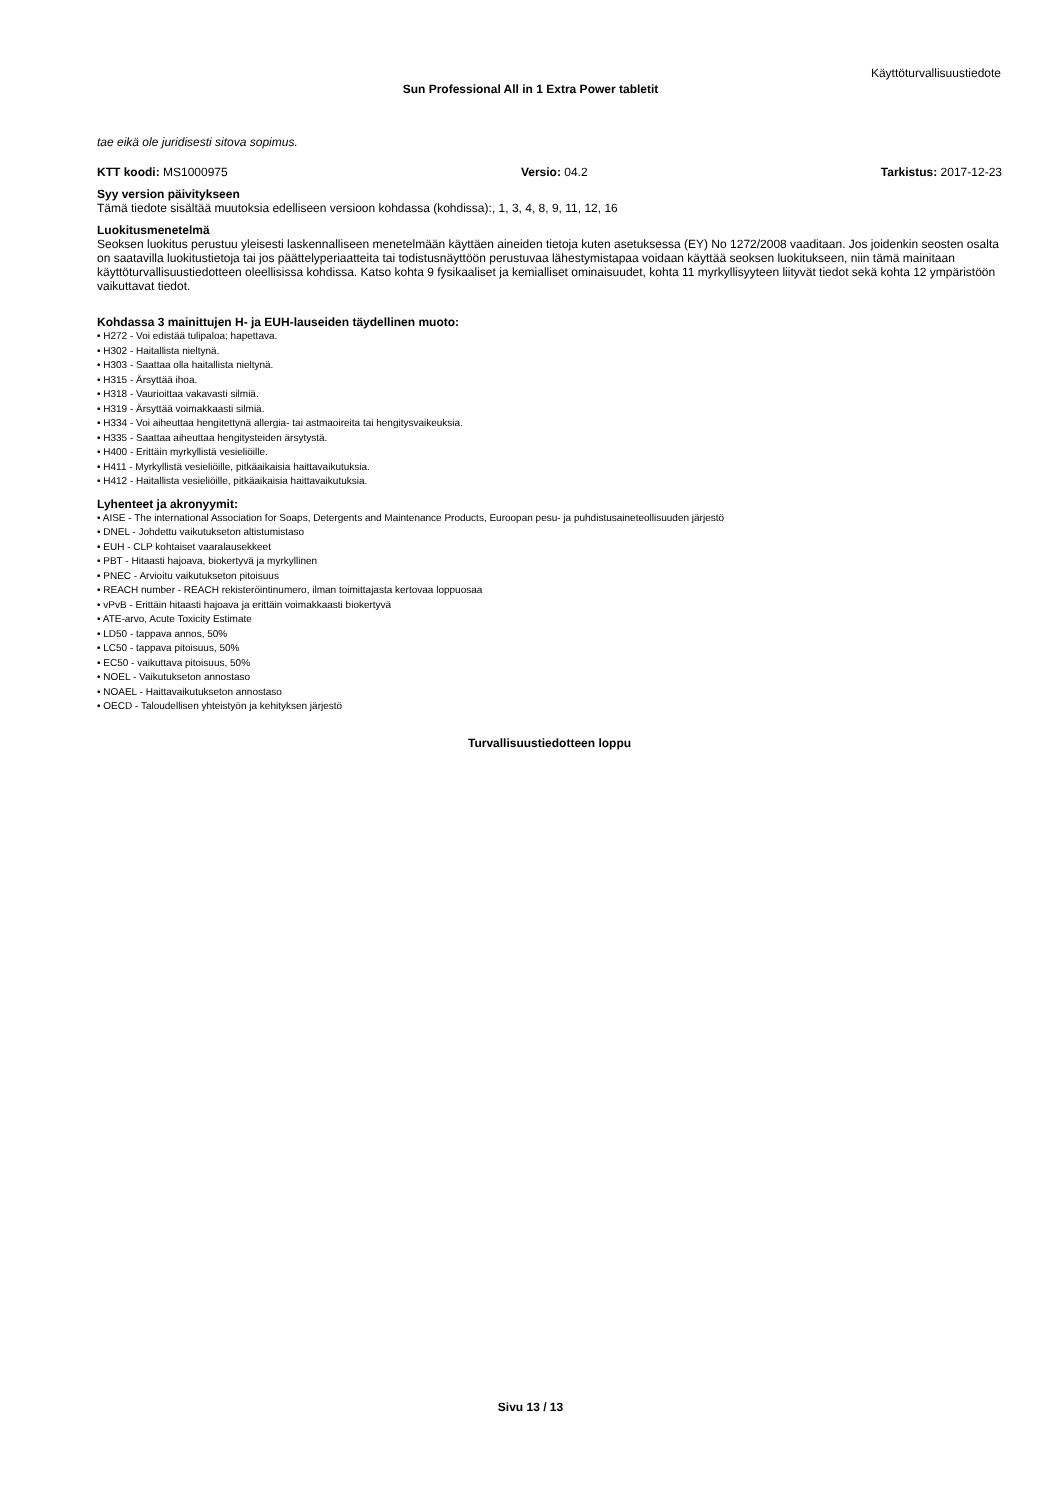Käyttöturvallisuustiedote
Sun Professional All in 1 Extra Power tabletit
tae eikä ole juridisesti sitova sopimus.
KTT koodi: MS1000975 Versio: 04.2 Tarkistus: 2017-12-23
Syy version päivitykseen
Tämä tiedote sisältää muutoksia edelliseen versioon kohdassa (kohdissa):, 1, 3, 4, 8, 9, 11, 12, 16
Luokitusmenetelmä
Seoksen luokitus perustuu yleisesti laskennalliseen menetelmään käyttäen aineiden tietoja kuten asetuksessa (EY) No 1272/2008 vaaditaan. Jos joidenkin seosten osalta on saatavilla luokitustietoja tai jos päättelyperiaatteita tai todistusnäyttöön perustuvaa lähestymistapaa voidaan käyttää seoksen luokitukseen, niin tämä mainitaan käyttöturvallisuustiedotteen oleellisissa kohdissa. Katso kohta 9 fysikaaliset ja kemialliset ominaisuudet, kohta 11 myrkyllisyyteen liityvät tiedot sekä kohta 12 ympäristöön vaikuttavat tiedot.
Kohdassa 3 mainittujen H- ja EUH-lauseiden täydellinen muoto:
• H272 - Voi edistää tulipaloa; hapettava.
• H302 - Haitallista nieltynä.
• H303 - Saattaa olla haitallista nieltynä.
• H315 - Ärsyttää ihoa.
• H318 - Vaurioittaa vakavasti silmiä.
• H319 - Ärsyttää voimakkaasti silmiä.
• H334 - Voi aiheuttaa hengitettynä allergia- tai astmaoireita tai hengitysvaikeuksia.
• H335 - Saattaa aiheuttaa hengitysteiden ärsytystä.
• H400 - Erittäin myrkyllistä vesieliöille.
• H411 - Myrkyllistä vesieliöille, pitkäaikaisia haittavaikutuksia.
• H412 - Haitallista vesieliöille, pitkäaikaisia haittavaikutuksia.
Lyhenteet ja akronyymit:
• AISE - The international Association for Soaps, Detergents and Maintenance Products, Euroopan pesu- ja puhdistusaineteollisuuden järjestö
• DNEL - Johdettu vaikutukseton altistumistaso
• EUH - CLP kohtaiset vaaralausekkeet
• PBT - Hitaasti hajoava, biokertyvä ja myrkyllinen
• PNEC - Arvioitu vaikutukseton pitoisuus
• REACH number - REACH rekisteröintinumero, ilman toimittajasta kertovaa loppuosaa
• vPvB - Erittäin hitaasti hajoava ja erittäin voimakkaasti biokertyvä
• ATE-arvo, Acute Toxicity Estimate
• LD50 - tappava annos, 50%
• LC50 - tappava pitoisuus, 50%
• EC50 - vaikuttava pitoisuus, 50%
• NOEL - Vaikutukseton annostaso
• NOAEL - Haittavaikutukseton annostaso
• OECD - Taloudellisen yhteistyön ja kehityksen järjestö
Turvallisuustiedotteen loppu
Sivu 13 / 13